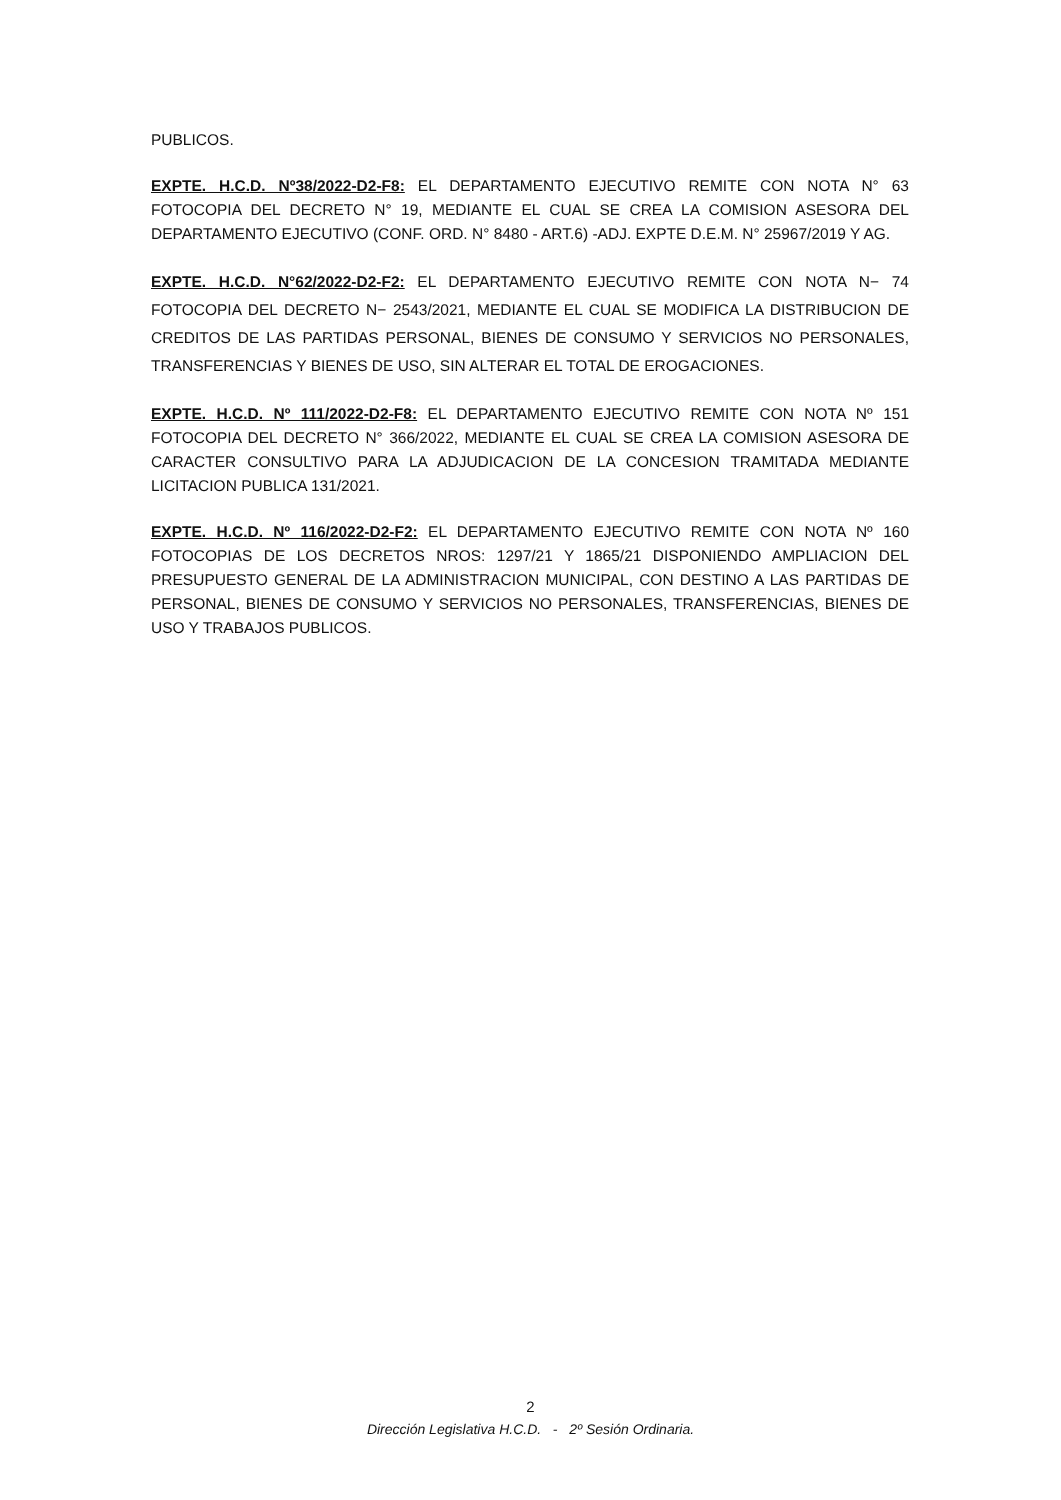PUBLICOS.
EXPTE. H.C.D. Nº38/2022-D2-F8: EL DEPARTAMENTO EJECUTIVO REMITE CON NOTA N° 63 FOTOCOPIA DEL DECRETO N° 19, MEDIANTE EL CUAL SE CREA LA COMISION ASESORA DEL DEPARTAMENTO EJECUTIVO (CONF. ORD. N° 8480 - ART.6) -ADJ. EXPTE D.E.M. N° 25967/2019 Y AG.
EXPTE. H.C.D. N°62/2022-D2-F2: EL DEPARTAMENTO EJECUTIVO REMITE CON NOTA N− 74 FOTOCOPIA DEL DECRETO N− 2543/2021, MEDIANTE EL CUAL SE MODIFICA LA DISTRIBUCION DE CREDITOS DE LAS PARTIDAS PERSONAL, BIENES DE CONSUMO Y SERVICIOS NO PERSONALES, TRANSFERENCIAS Y BIENES DE USO, SIN ALTERAR EL TOTAL DE EROGACIONES.
EXPTE. H.C.D. Nº 111/2022-D2-F8: EL DEPARTAMENTO EJECUTIVO REMITE CON NOTA Nº 151 FOTOCOPIA DEL DECRETO N° 366/2022, MEDIANTE EL CUAL SE CREA LA COMISION ASESORA DE CARACTER CONSULTIVO PARA LA ADJUDICACION DE LA CONCESION TRAMITADA MEDIANTE LICITACION PUBLICA 131/2021.
EXPTE. H.C.D. Nº 116/2022-D2-F2: EL DEPARTAMENTO EJECUTIVO REMITE CON NOTA Nº 160 FOTOCOPIAS DE LOS DECRETOS NROS: 1297/21 Y 1865/21 DISPONIENDO AMPLIACION DEL PRESUPUESTO GENERAL DE LA ADMINISTRACION MUNICIPAL, CON DESTINO A LAS PARTIDAS DE PERSONAL, BIENES DE CONSUMO Y SERVICIOS NO PERSONALES, TRANSFERENCIAS, BIENES DE USO Y TRABAJOS PUBLICOS.
2
Dirección Legislativa H.C.D. - 2º Sesión Ordinaria.